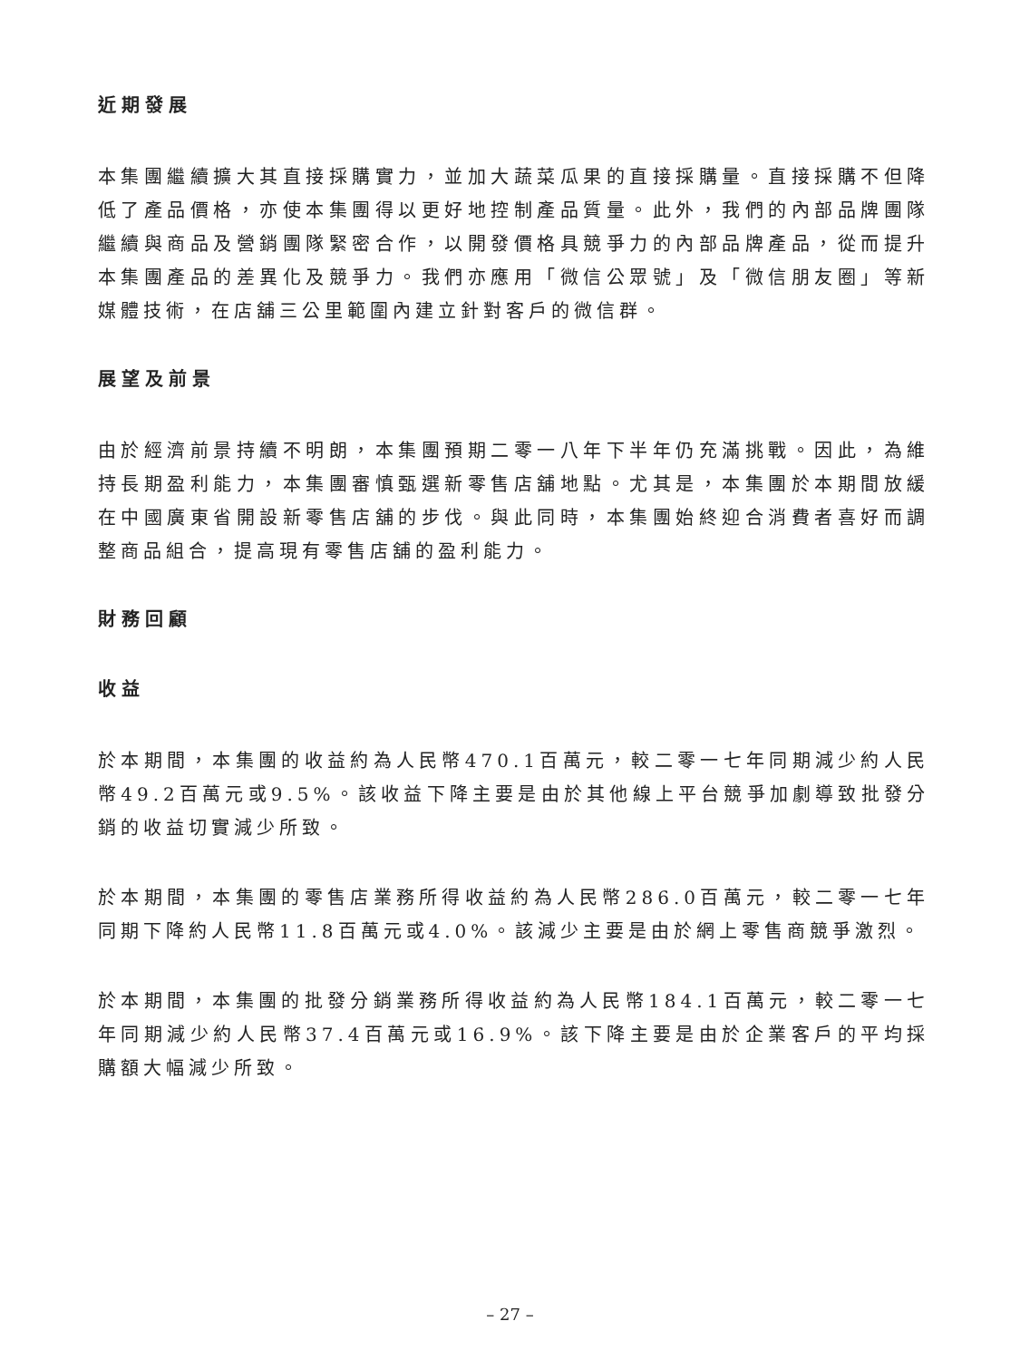近期發展
本集團繼續擴大其直接採購實力，並加大蔬菜瓜果的直接採購量。直接採購不但降低了產品價格，亦使本集團得以更好地控制產品質量。此外，我們的內部品牌團隊繼續與商品及營銷團隊緊密合作，以開發價格具競爭力的內部品牌產品，從而提升本集團產品的差異化及競爭力。我們亦應用「微信公眾號」及「微信朋友圈」等新媒體技術，在店舖三公里範圍內建立針對客戶的微信群。
展望及前景
由於經濟前景持續不明朗，本集團預期二零一八年下半年仍充滿挑戰。因此，為維持長期盈利能力，本集團審慎甄選新零售店舖地點。尤其是，本集團於本期間放緩在中國廣東省開設新零售店舖的步伐。與此同時，本集團始終迎合消費者喜好而調整商品組合，提高現有零售店舖的盈利能力。
財務回顧
收益
於本期間，本集團的收益約為人民幣470.1百萬元，較二零一七年同期減少約人民幣49.2百萬元或9.5%。該收益下降主要是由於其他線上平台競爭加劇導致批發分銷的收益切實減少所致。
於本期間，本集團的零售店業務所得收益約為人民幣286.0百萬元，較二零一七年同期下降約人民幣11.8百萬元或4.0%。該減少主要是由於網上零售商競爭激烈。
於本期間，本集團的批發分銷業務所得收益約為人民幣184.1百萬元，較二零一七年同期減少約人民幣37.4百萬元或16.9%。該下降主要是由於企業客戶的平均採購額大幅減少所致。
– 27 –